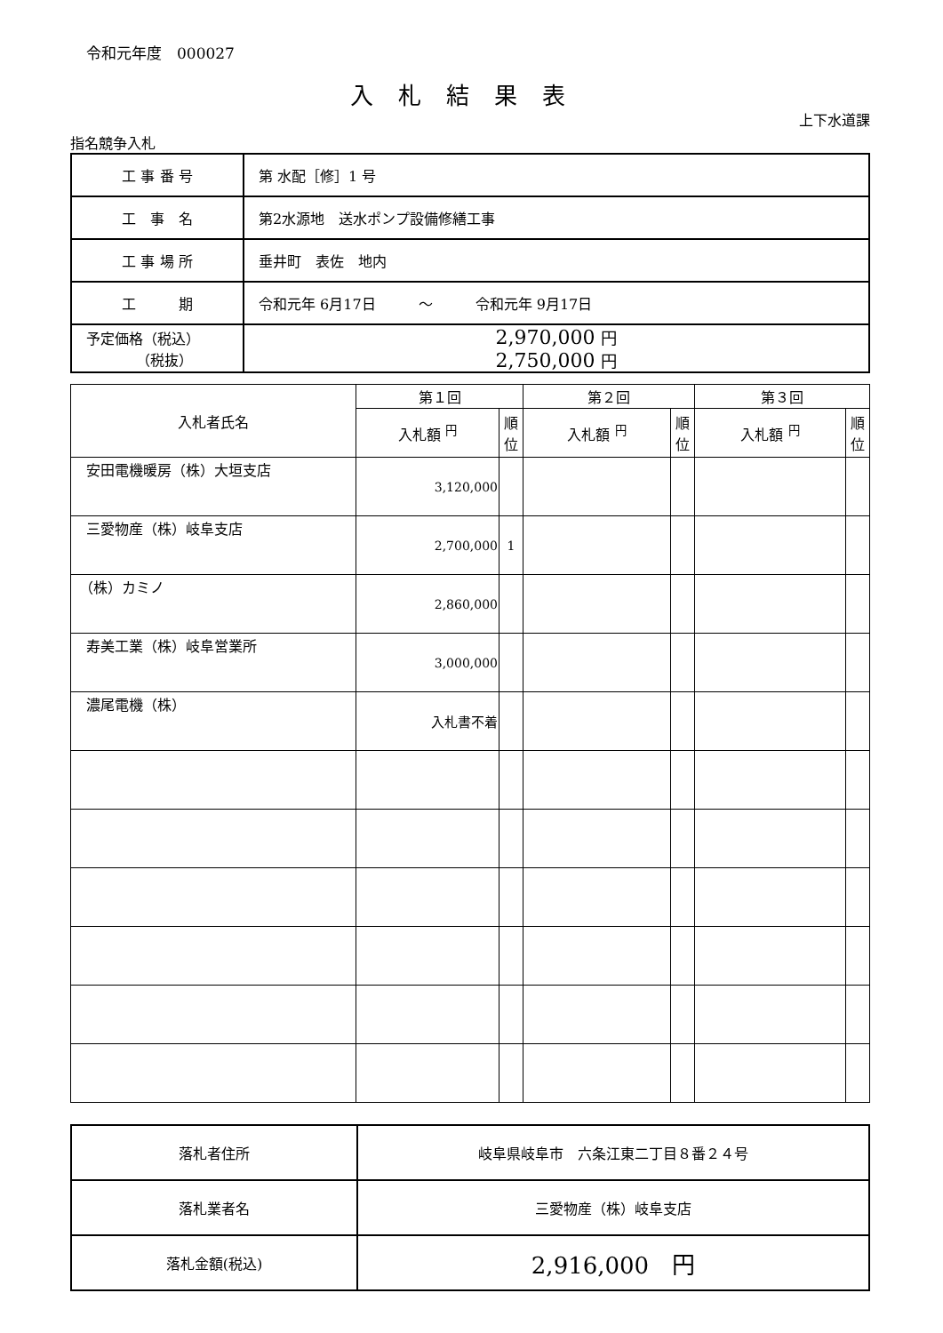令和元年度　000027
入札結果表
上下水道課
指名競争入札
| 工 事 番 号 | 第 水配［修］1 号 |
| 工 事 名 | 第2水源地 送水ポンプ設備修繕工事 |
| 工 事 場 所 | 垂井町 表佐 地内 |
| 工 期 | 令和元年 6月17日 ～ 令和元年 9月17日 |
| 予定価格（税込） （税抜） | 2,970,000 円 2,750,000 円 |
| 入札者氏名 | 第１回 | | 第２回 | | 第３回 | |
| --- | --- | --- | --- | --- | --- | --- |
| | 入札額 <sup>円</sup> | 順位 | 入札額 <sup>円</sup> | 順位 | 入札額 <sup>円</sup> | 順位 |
| 安田電機暖房（株）大垣支店 | 3,120,000 | | | | | |
| 三愛物産（株）岐阜支店 | 2,700,000 | 1 | | | | |
| （株）カミノ | 2,860,000 | | | | | |
| 寿美工業（株）岐阜営業所 | 3,000,000 | | | | | |
| 濃尾電機（株） | 入札書不着 | | | | | |
| 落札者住所 | 岐阜県岐阜市 六条江東二丁目８番２４号 |
| 落札業者名 | 三愛物産（株）岐阜支店 |
| 落札金額(税込) | 2,916,000 円 |